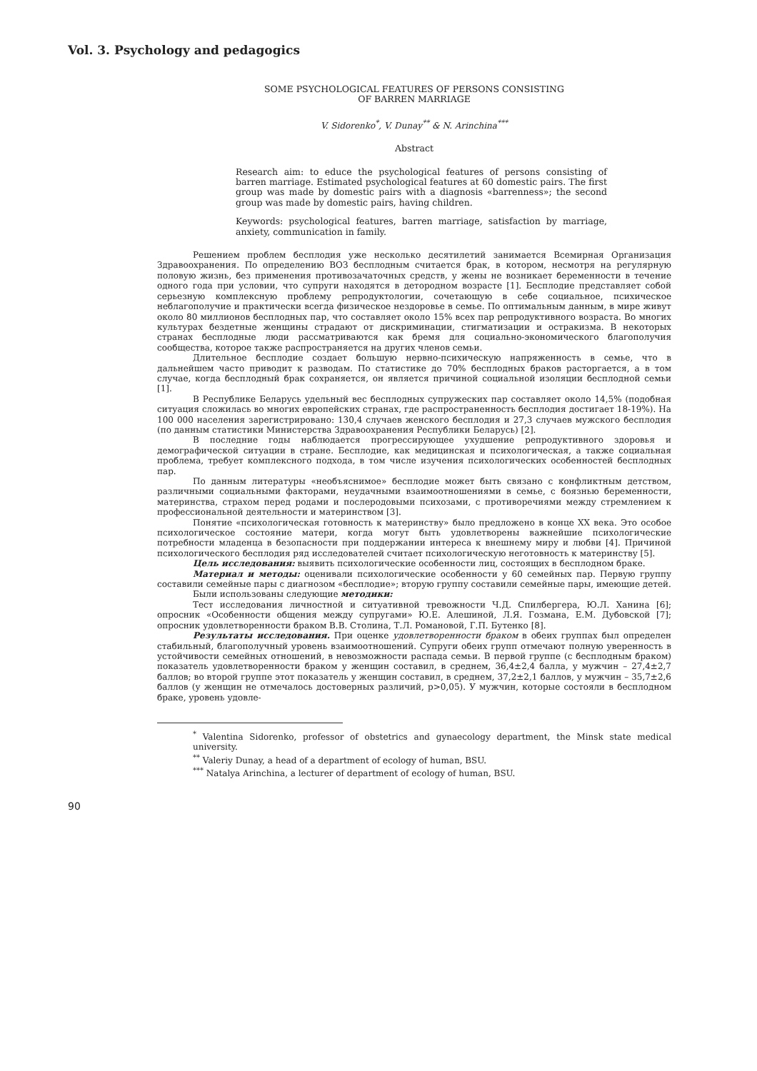Vol. 3. Psychology and pedagogics
SOME PSYCHOLOGICAL FEATURES OF PERSONS CONSISTING
OF BARREN MARRIAGE
V. Sidorenko<sup>*</sup>, V. Dunay<sup>**</sup> & N. Arinchina<sup>***</sup>
Abstract
Research aim: to educe the psychological features of persons consisting of barren marriage. Estimated psychological features at 60 domestic pairs. The first group was made by domestic pairs with a diagnosis «barrenness»; the second group was made by domestic pairs, having children.
Keywords: psychological features, barren marriage, satisfaction by marriage, anxiety, communication in family.
Решением проблем бесплодия уже несколько десятилетий занимается Всемирная Организация Здравоохранения. По определению ВОЗ бесплодным считается брак, в котором, несмотря на регулярную половую жизнь, без применения противозачаточных средств, у жены не возникает беременности в течение одного года при условии, что супруги находятся в детородном возрасте [1]. Бесплодие представляет собой серьезную комплексную проблему репродуктологии, сочетающую в себе социальное, психическое неблагополучие и практически всегда физическое нездоровье в семье. По оптимальным данным, в мире живут около 80 миллионов бесплодных пар, что составляет около 15% всех пар репродуктивного возраста. Во многих культурах бездетные женщины страдают от дискриминации, стигматизации и остракизма. В некоторых странах бесплодные люди рассматриваются как бремя для социально-экономического благополучия сообщества, которое также распространяется на других членов семьи.
Длительное бесплодие создает большую нервно-психическую напряженность в семье, что в дальнейшем часто приводит к разводам. По статистике до 70% бесплодных браков расторгается, а в том случае, когда бесплодный брак сохраняется, он является причиной социальной изоляции бесплодной семьи [1].
В Республике Беларусь удельный вес бесплодных супружеских пар составляет около 14,5% (подобная ситуация сложилась во многих европейских странах, где распространенность бесплодия достигает 18-19%). На 100 000 населения зарегистрировано: 130,4 случаев женского бесплодия и 27,3 случаев мужского бесплодия (по данным статистики Министерства Здравоохранения Республики Беларусь) [2].
В последние годы наблюдается прогрессирующее ухудшение репродуктивного здоровья и демографической ситуации в стране. Бесплодие, как медицинская и психологическая, а также социальная проблема, требует комплексного подхода, в том числе изучения психологических особенностей бесплодных пар.
По данным литературы «необъяснимое» бесплодие может быть связано с конфликтным детством, различными социальными факторами, неудачными взаимоотношениями в семье, с боязнью беременности, материнства, страхом перед родами и послеродовыми психозами, с противоречиями между стремлением к профессиональной деятельности и материнством [3].
Понятие «психологическая готовность к материнству» было предложено в конце XX века. Это особое психологическое состояние матери, когда могут быть удовлетворены важнейшие психологические потребности младенца в безопасности при поддержании интереса к внешнему миру и любви [4]. Причиной психологического бесплодия ряд исследователей считает психологическую неготовность к материнству [5].
Цель исследования: выявить психологические особенности лиц, состоящих в бесплодном браке.
Материал и методы: оценивали психологические особенности у 60 семейных пар. Первую группу составили семейные пары с диагнозом «бесплодие»; вторую группу составили семейные пары, имеющие детей.
Были использованы следующие методики:
Тест исследования личностной и ситуативной тревожности Ч.Д. Спилбергера, Ю.Л. Ханина [6]; опросник «Особенности общения между супругами» Ю.Е. Алешиной, Л.Я. Гозмана, Е.М. Дубовской [7]; опросник удовлетворенности браком В.В. Столина, Т.Л. Романовой, Г.П. Бутенко [8].
Результаты исследования. При оценке удовлетворенности браком в обеих группах был определен стабильный, благополучный уровень взаимоотношений. Супруги обеих групп отмечают полную уверенность в устойчивости семейных отношений, в невозможности распада семьи. В первой группе (с бесплодным браком) показатель удовлетворенности браком у женщин составил, в среднем, 36,4±2,4 балла, у мужчин – 27,4±2,7 баллов; во второй группе этот показатель у женщин составил, в среднем, 37,2±2,1 баллов, у мужчин – 35,7±2,6 баллов (у женщин не отмечалось достоверных различий, p>0,05). У мужчин, которые состояли в бесплодном браке, уровень удовле-
<sup>*</sup> Valentina Sidorenko, professor of obstetrics and gynaecology department, the Minsk state medical university.
<sup>**</sup> Valeriy Dunay, a head of a department of ecology of human, BSU.
<sup>***</sup> Natalya Arinchina, a lecturer of department of ecology of human, BSU.
90